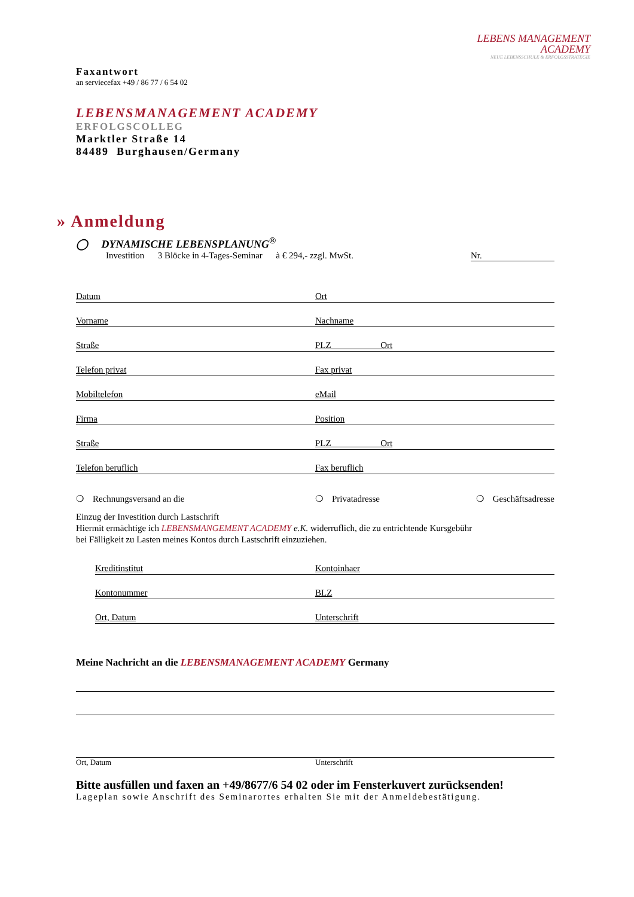LEBENS MANAGEMENT
ACADEMY
NEUE LEBENSSCHULE & ERFOLGSSTRATEGIE
Faxantwort
an serviecefax +49 / 86 77 / 6 54 02
LEBENSMANAGEMENT ACADEMY
ERFOLGSCOLLEG
Marktler Straße 14
84489 Burghausen/Germany
» Anmeldung
◯ DYNAMISCHE LEBENSPLANUNG<sup>®</sup>
Investition 3 Blöcke in 4-Tages-Seminar à € 294,- zzgl. MwSt. Nr.
Datum Ort
Vorname Nachname
Straße PLZ Ort
Telefon privat Fax privat
Mobiltelefon eMail
Firma Position
Straße PLZ Ort
Telefon beruflich Fax beruflich
❍ Rechnungsversand an die ❍ Privatadresse ❍ Geschäftsadresse
Einzug der Investition durch Lastschrift
Hiermit ermächtige ich LEBENSMANGEMENT ACADEMY e.K. widerruflich, die zu entrichtende Kursgebühr
bei Fälligkeit zu Lasten meines Kontos durch Lastschrift einzuziehen.
Kreditinstitut Kontoinhaer
Kontonummer BLZ
Ort, Datum Unterschrift
Meine Nachricht an die LEBENSMANAGEMENT ACADEMY Germany
Ort, Datum Unterschrift
Bitte ausfüllen und faxen an +49/8677/6 54 02 oder im Fensterkuvert zurücksenden!
Lageplan sowie Anschrift des Seminarortes erhalten Sie mit der Anmeldebestätigung.